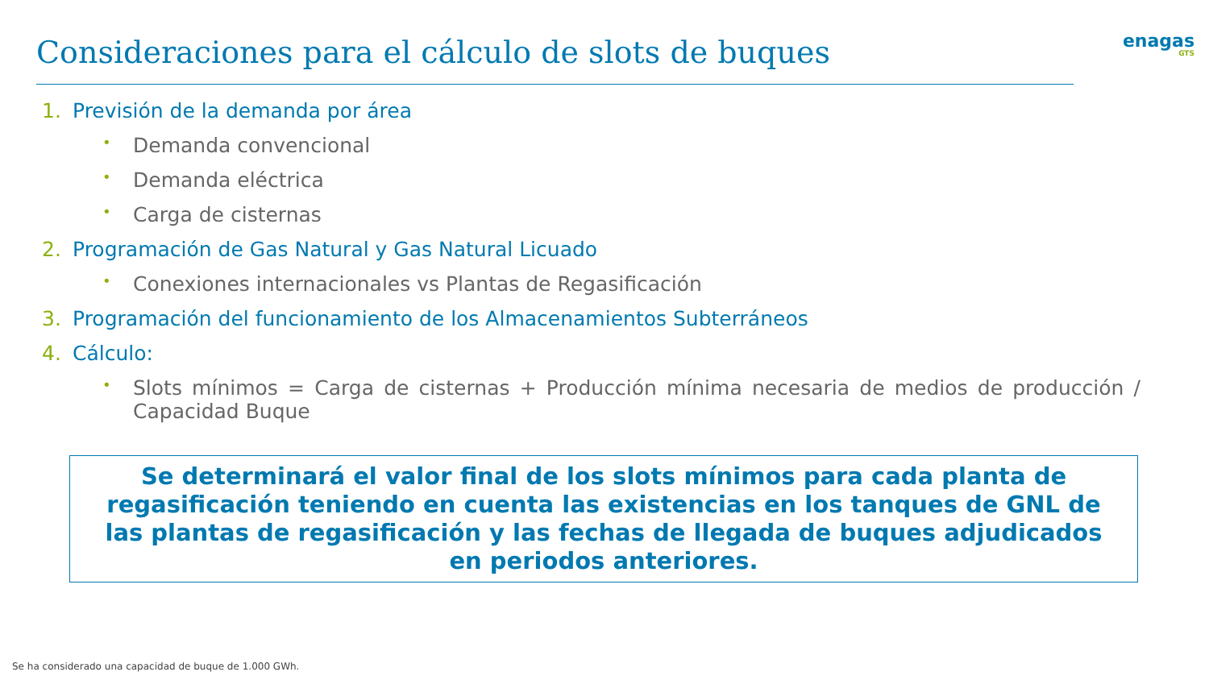Consideraciones para el cálculo de slots de buques
enagas
GTS
1. Previsión de la demanda por área
• Demanda convencional
• Demanda eléctrica
• Carga de cisternas
2. Programación de Gas Natural y Gas Natural Licuado
• Conexiones internacionales vs Plantas de Regasificación
3. Programación del funcionamiento de los Almacenamientos Subterráneos
4. Cálculo:
• Slots mínimos = Carga de cisternas + Producción mínima necesaria de medios de producción / Capacidad Buque
Se determinará el valor final de los slots mínimos para cada planta de regasificación teniendo en cuenta las existencias en los tanques de GNL de las plantas de regasificación y las fechas de llegada de buques adjudicados en periodos anteriores.
Se ha considerado una capacidad de buque de 1.000 GWh.